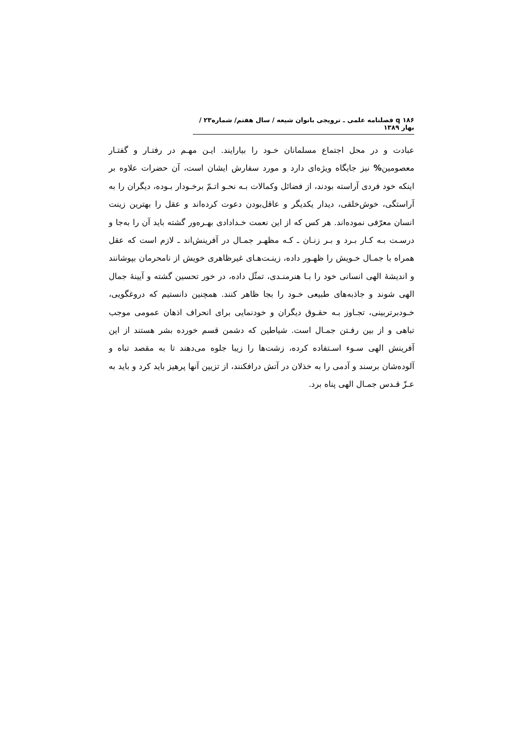۱۸۶ q فصلنامه علمی ـ ترویجی بانوان شیعه / سال هفتم/ شماره۲۳ / بهار ۱۳۸۹
عبادت و در محل اجتماع مسلمانان خـود را بیارایند. ایـن مهـم در رفتـار و گفتـار معصومین% نیز جایگاه ویژه‌ای دارد و مورد سفارش ایشان است، آن حضرات علاوه بر اینکه خود فردی آراسته بودند، از فضائل وکمالات بـه نحـو اتـمّ برخـودار بـوده، دیگران را به آراستگی، خوش‌خلقی، دیدار یکدیگر و عاقل‌بودن دعوت کرده‌اند و عقل را بهترین زینت انسان معرّفی نموده‌اند. هر کس که از این نعمت خـدادادی بهـره‌ور گشته باید آن را به‌جا و درسـت بـه کـار بـرد و بـر زنـان ـ کـه مظهـر جمـال در آفرینش‌اند ـ لازم است که عقل همراه با جمـال خـویش را ظهـور داده، زینـت‌هـای غیرظاهری خویش از نامحرمان بپوشانند و اندیشهٔ الهی انسانی خود را بـا هنرمنـدی، تمثّل داده، در خور تحسین گشته و آیینهٔ جمال الهی شوند و جاذبه‌های طبیعی خـود را بجا ظاهر کنند. همچنین دانستیم که دروغگویی، خـودبرتربینی، تجـاوز بـه حقـوق دیگران و خودنمایی برای انحراف اذهان عمومی موجب تباهی و از بین رفـتن جمـال است. شیاطین که دشمن قسم خورده بشر هستند از این آفرینش الهی سـوء اسـتفاده کرده، زشت‌ها را زیبا جلوه می‌دهند تا به مقصد تباه و آلوده‌شان برسند و آدمی را به خذلان در آتش درافکنند، از تزیین آنها پرهیز باید کرد و باید به عـزّ قـدس جمـال الهی پناه برد.